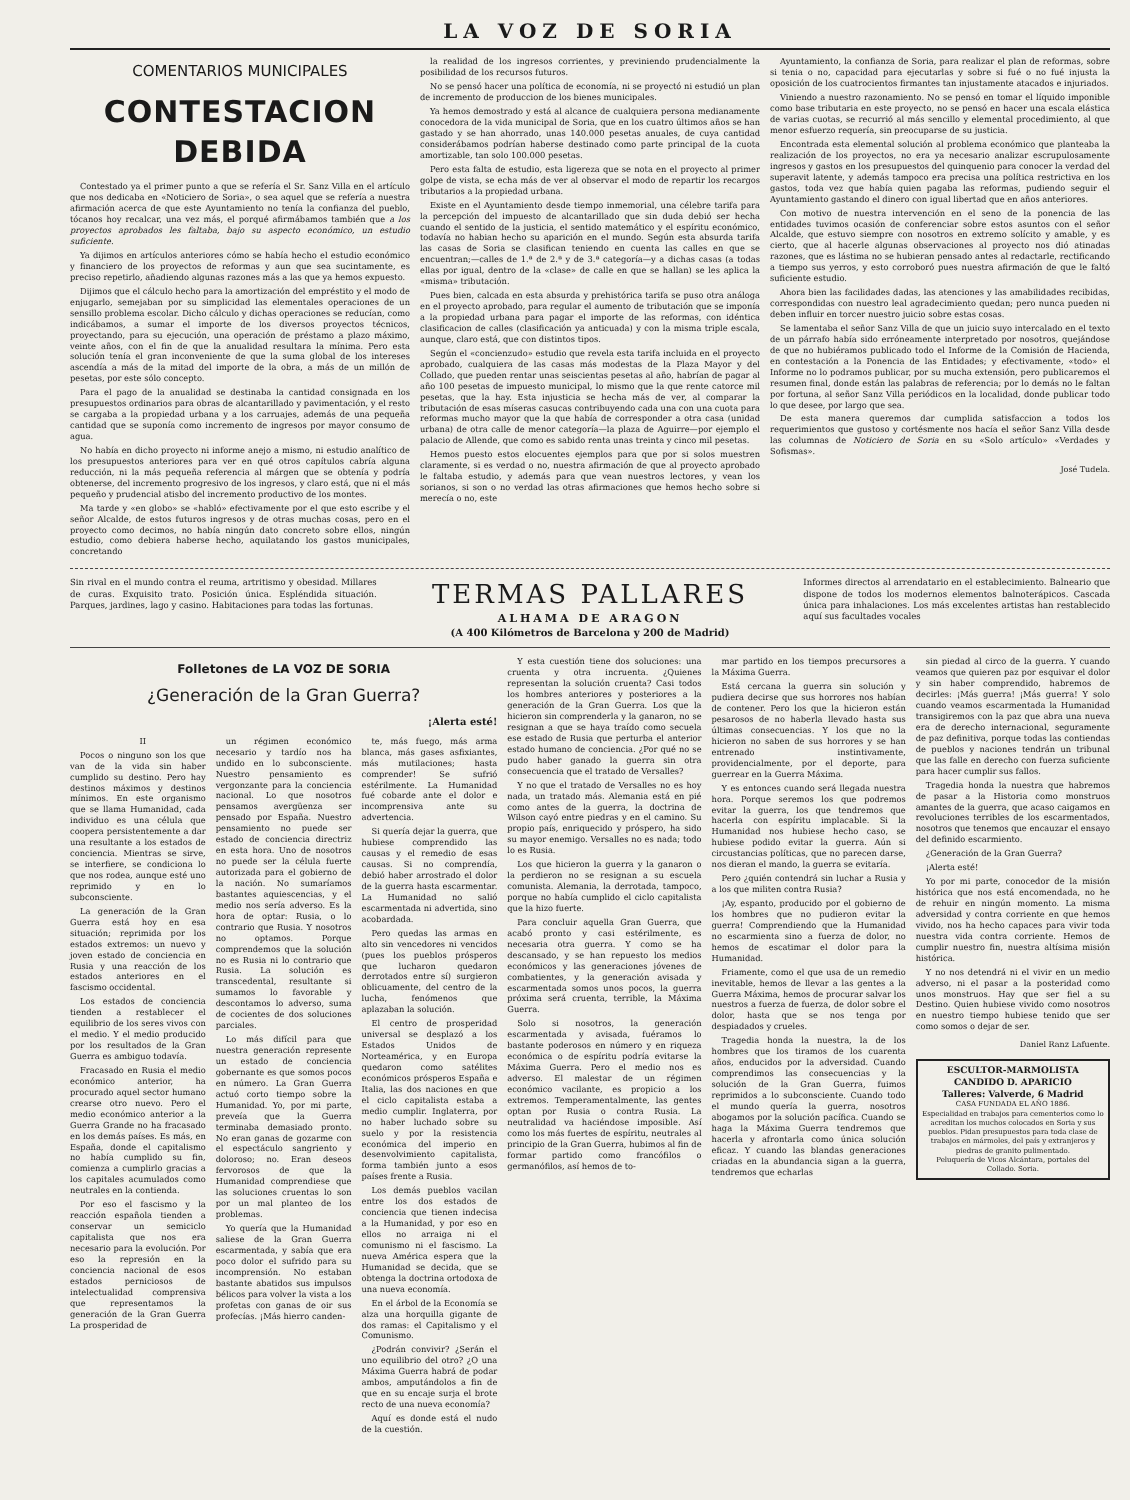LA VOZ DE SORIA
COMENTARIOS MUNICIPALES
CONTESTACION DEBIDA
Contestado ya el primer punto a que se refería el Sr. Sanz Villa en el artículo que nos dedicaba en «Noticiero de Soria», o sea aquel que se refería a nuestra afirmación acerca de que este Ayuntamiento no tenía la confianza del pueblo, tócanos hoy recalcar, una vez más, el porqué afirmábamos también que a los proyectos aprobados les faltaba, bajo su aspecto económico, un estudio suficiente.
Ya dijimos en artículos anteriores cómo se había hecho el estudio económico y financiero de los proyectos de reformas y aun que sea sucintamente, es preciso repetirlo, añadiendo algunas razones más a las que ya hemos expuesto.
Dijimos que el cálculo hecho para la amortización del empréstito y el modo de enjugarlo, semejaban por su simplicidad las elementales operaciones de un sensillo problema escolar. Dicho cálculo y dichas operaciones se reducían, como indicábamos, a sumar el importe de los diversos proyectos técnicos, proyectando, para su ejecución, una operación de préstamo a plazo máximo, veinte años, con el fin de que la anualidad resultara la mínima. Pero esta solución tenía el gran inconveniente de que la suma global de los intereses ascendía a más de la mitad del importe de la obra, a más de un millón de pesetas, por este sólo concepto.
Para el pago de la anualidad se destinaba la cantidad consignada en los presupuestos ordinarios para obras de alcantarillado y pavimentación, y el resto se cargaba a la propiedad urbana y a los carruajes, además de una pequeña cantidad que se suponía como incremento de ingresos por mayor consumo de agua.
No había en dicho proyecto ni informe anejo a mismo, ni estudio analítico de los presupuestos anteriores para ver en qué otros capítulos cabría alguna reducción, ni la más pequeña referencia al márgen que se obtenía y podría obtenerse, del incremento progresivo de los ingresos, y claro está, que ni el más pequeño y prudencial atisbo del incremento productivo de los montes.
Ma tarde y «en globo» se «habló» efectivamente por el que esto escribe y el señor Alcalde, de estos futuros ingresos y de otras muchas cosas, pero en el proyecto como decimos, no había ningún dato concreto sobre ellos, ningún estudio, como debiera haberse hecho, aquilatando los gastos municipales, concretando
la realidad de los ingresos corrientes, y previniendo prudencialmente la posibilidad de los recursos futuros.
No se pensó hacer una política de economía, ni se proyectó ni estudió un plan de incremento de produccion de los bienes municipales.
Ya hemos demostrado y está al alcance de cualquiera persona medianamente conocedora de la vida municipal de Soria, que en los cuatro últimos años se han gastado y se han ahorrado, unas 140.000 pesetas anuales, de cuya cantidad considerábamos podrían haberse destinado como parte principal de la cuota amortizable, tan solo 100.000 pesetas.
Pero esta falta de estudio, esta ligereza que se nota en el proyecto al primer golpe de vista, se echa más de ver al observar el modo de repartir los recargos tributarios a la propiedad urbana.
Existe en el Ayuntamiento desde tiempo inmemorial, una célebre tarifa para la percepción del impuesto de alcantarillado que sin duda debió ser hecha cuando el sentido de la justicia, el sentido matemático y el espíritu económico, todavía no habian hecho su aparición en el mundo. Según esta absurda tarifa las casas de Soria se clasifican teniendo en cuenta las calles en que se encuentran;—calles de 1.ª de 2.ª y de 3.ª categoría—y a dichas casas (a todas ellas por igual, dentro de la «clase» de calle en que se hallan) se les aplica la «misma» tributación.
Pues bien, calcada en esta absurda y prehistórica tarifa se puso otra análoga en el proyecto aprobado, para regular el aumento de tributación que se imponía a la propiedad urbana para pagar el importe de las reformas, con idéntica clasificacion de calles (clasificación ya anticuada) y con la misma triple escala, aunque, claro está, que con distintos tipos.
Según el «concienzudo» estudio que revela esta tarifa incluida en el proyecto aprobado, cualquiera de las casas más modestas de la Plaza Mayor y del Collado, que pueden rentar unas seiscientas pesetas al año, habrían de pagar al año 100 pesetas de impuesto municipal, lo mismo que la que rente catorce mil pesetas, que la hay. Esta injusticia se hecha más de ver, al comparar la tributación de esas míseras casucas contribuyendo cada una con una cuota para reformas mucho mayor que la que había de corresponder a otra casa (unidad urbana) de otra calle de menor categoría—la plaza de Aguirre—por ejemplo el palacio de Allende, que como es sabido renta unas treinta y cinco mil pesetas.
Hemos puesto estos elocuentes ejemplos para que por si solos muestren claramente, si es verdad o no, nuestra afirmación de que al proyecto aprobado le faltaba estudio, y además para que vean nuestros lectores, y vean los sorianos, si son o no verdad las otras afirmaciones que hemos hecho sobre si merecía o no, este
Ayuntamiento, la confianza de Soria, para realizar el plan de reformas, sobre si tenia o no, capacidad para ejecutarlas y sobre si fué o no fué injusta la oposición de los cuatrocientos firmantes tan injustamente atacados e injuriados.
Viniendo a nuestro razonamiento. No se pensó en tomar el líquido imponible como base tributaria en este proyecto, no se pensó en hacer una escala elástica de varias cuotas, se recurrió al más sencillo y elemental procedimiento, al que menor esfuerzo requería, sin preocuparse de su justicia.
Encontrada esta elemental solución al problema económico que planteaba la realización de los proyectos, no era ya necesario analizar escrupulosamente ingresos y gastos en los presupuestos del quinquenio para conocer la verdad del superavit latente, y además tampoco era precisa una política restrictiva en los gastos, toda vez que había quien pagaba las reformas, pudiendo seguir el Ayuntamiento gastando el dinero con igual libertad que en años anteriores.
Con motivo de nuestra intervención en el seno de la ponencia de las entidades tuvimos ocasión de conferenciar sobre estos asuntos con el señor Alcalde, que estuvo siempre con nosotros en extremo solícito y amable, y es cierto, que al hacerle algunas observaciones al proyecto nos dió atinadas razones, que es lástima no se hubieran pensado antes al redactarle, rectificando a tiempo sus yerros, y esto corroboró pues nuestra afirmación de que le faltó suficiente estudio.
Ahora bien las facilidades dadas, las atenciones y las amabilidades recibidas, correspondidas con nuestro leal agradecimiento quedan; pero nunca pueden ni deben influir en torcer nuestro juicio sobre estas cosas.
Se lamentaba el señor Sanz Villa de que un juicio suyo intercalado en el texto de un párrafo había sido erróneamente interpretado por nosotros, quejándose de que no hubiéramos publicado todo el Informe de la Comisión de Hacienda, en contestación a la Ponencia de las Entidades; y efectivamente, «todo» el Informe no lo podramos publicar, por su mucha extensión, pero publicaremos el resumen final, donde están las palabras de referencia; por lo demás no le faltan por fortuna, al señor Sanz Villa periódicos en la localidad, donde publicar todo lo que desee, por largo que sea.
De esta manera queremos dar cumplida satisfaccion a todos los requerimientos que gustoso y cortésmente nos hacía el señor Sanz Villa desde las columnas de Noticiero de Soria en su «Solo artículo» «Verdades y Sofismas».
José Tudela.
Sin rival en el mundo contra el reuma, artritismo y obesidad. Millares de curas. Exquisito trato. Posición única. Espléndida situación. Parques, jardines, lago y casino. Habitaciones para todas las fortunas.
TERMAS PALLARES
ALHAMA DE ARAGON
(A 400 Kilómetros de Barcelona y 200 de Madrid)
Informes directos al arrendatario en el establecimiento. Balneario que dispone de todos los modernos elementos balnoterápicos. Cascada única para inhalaciones. Los más excelentes artistas han restablecido aquí sus facultades vocales
Folletones de LA VOZ DE SORIA
¿Generación de la Gran Guerra?
¡Alerta esté!
II
Pocos o ninguno son los que van de la vida sin haber cumplido su destino. Pero hay destinos máximos y destinos mínimos. En este organismo que se llama Humanidad, cada individuo es una célula que coopera persistentemente a dar una resultante a los estados de conciencia. Mientras se sirve, se interfiere, se condiciona lo que nos rodea, aunque esté uno reprimido y en lo subconsciente.
La generación de la Gran Guerra está hoy en esa situación; reprimida por los estados extremos: un nuevo y joven estado de conciencia en Rusia y una reacción de los estados anteriores en el fascismo occidental.
Los estados de conciencia tienden a restablecer el equilibrio de los seres vivos con el medio. Y el medio producido por los resultados de la Gran Guerra es ambiguo todavía.
Fracasado en Rusia el medio económico anterior, ha procurado aquel sector humano crearse otro nuevo. Pero el medio económico anterior a la Guerra Grande no ha fracasado en los demás países. Es más, en España, donde el capitalismo no había cumplido su fin, comienza a cumplirlo gracias a los capitales acumulados como neutrales en la contienda.
Por eso el fascismo y la reacción española tienden a conservar un semiciclo capitalista que nos era necesario para la evolución. Por eso la represión en la conciencia nacional de esos estados perniciosos de intelectualidad comprensiva que representamos la generación de la Gran Guerra La prosperidad de
un régimen económico necesario y tardío nos ha undido en lo subconsciente. Nuestro pensamiento es vergonzante para la conciencia nacional. Lo que nosotros pensamos avergüenza ser pensado por España. Nuestro pensamiento no puede ser estado de conciencia directriz en esta hora. Uno de nosotros no puede ser la célula fuerte autorizada para el gobierno de la nación. No sumaríamos bastantes aquiescencias, y el medio nos sería adverso. Es la hora de optar: Rusia, o lo contrario que Rusia. Y nosotros no optamos. Porque comprendemos que la solución no es Rusia ni lo contrario que Rusia. La solución es transcedental, resultante si sumamos lo favorable y descontamos lo adverso, suma de cocientes de dos soluciones parciales.
Lo más difícil para que nuestra generación represente un estado de conciencia gobernante es que somos pocos en número. La Gran Guerra actuó corto tiempo sobre la Humanidad. Yo, por mi parte, preveía que la Guerra terminaba demasiado pronto. No eran ganas de gozarme con el espectáculo sangriento y doloroso; no. Eran deseos fervorosos de que la Humanidad comprendiese que las soluciones cruentas lo son por un mal planteo de los problemas.
Yo quería que la Humanidad saliese de la Gran Guerra escarmentada, y sabía que era poco dolor el sufrido para su incomprensión. No estaban bastante abatidos sus impulsos bélicos para volver la vista a los profetas con ganas de oir sus profecías. ¡Más hierro canden-
te, más fuego, más arma blanca, más gases asfixiantes, más mutilaciones; hasta comprender! Se sufrió estérilmente. La Humanidad fué cobarde ante el dolor e incomprensiva ante su advertencia.
Si quería dejar la guerra, que hubiese comprendido las causas y el remedio de esas causas. Si no comprendía, debió haber arrostrado el dolor de la guerra hasta escarmentar. La Humanidad no salió escarmentada ni advertida, sino acobardada.
Pero quedas las armas en alto sin vencedores ni vencidos (pues los pueblos prósperos que lucharon quedaron derrotados entre sí) surgieron oblicuamente, del centro de la lucha, fenómenos que aplazaban la solución.
El centro de prosperidad universal se desplazó a los Estados Unidos de Norteamérica, y en Europa quedaron como satélites económicos prósperos España e Italia, las dos naciones en que el ciclo capitalista estaba a medio cumplir. Inglaterra, por no haber luchado sobre su suelo y por la resistencia económica del imperio en desenvolvimiento capitalista, forma también junto a esos países frente a Rusia.
Los demás pueblos vacilan entre los dos estados de conciencia que tienen indecisa a la Humanidad, y por eso en ellos no arraiga ni el comunismo ni el fascismo. La nueva América espera que la Humanidad se decida, que se obtenga la doctrina ortodoxa de una nueva economía.
En el árbol de la Economía se alza una horquilla gigante de dos ramas: el Capitalismo y el Comunismo.
¿Podrán convivir? ¿Serán el uno equilibrio del otro? ¿O una Máxima Guerra habrá de podar ambos, amputándolos a fin de que en su encaje surja el brote recto de una nueva economía?
Aquí es donde está el nudo de la cuestión.
Y esta cuestión tiene dos soluciones: una cruenta y otra incruenta. ¿Quienes representan la solución cruenta? Casi todos los hombres anteriores y posteriores a la generación de la Gran Guerra. Los que la hicieron sin comprenderla y la ganaron, no se resignan a que se haya traído como secuela ese estado de Rusia que perturba el anterior estado humano de conciencia. ¿Por qué no se pudo haber ganado la guerra sin otra consecuencia que el tratado de Versalles?
Y no que el tratado de Versalles no es hoy nada, un tratado más. Alemania está en pié como antes de la guerra, la doctrina de Wilson cayó entre piedras y en el camino. Su propio país, enriquecido y próspero, ha sido su mayor enemigo. Versalles no es nada; todo lo es Rusia.
Los que hicieron la guerra y la ganaron o la perdieron no se resignan a su escuela comunista. Alemania, la derrotada, tampoco, porque no había cumplido el ciclo capitalista que la hizo fuerte.
Para concluir aquella Gran Guerra, que acabó pronto y casi estérilmente, es necesaria otra guerra. Y como se ha descansado, y se han repuesto los medios económicos y las generaciones jóvenes de combatientes, y la generación avisada y escarmentada somos unos pocos, la guerra próxima será cruenta, terrible, la Máxima Guerra.
Solo si nosotros, la generación escarmentada y avisada, fuéramos lo bastante poderosos en número y en riqueza económica o de espíritu podría evitarse la Máxima Guerra. Pero el medio nos es adverso. El malestar de un régimen económico vacilante, es propicio a los extremos. Temperamentalmente, las gentes optan por Rusia o contra Rusia. La neutralidad va haciéndose imposible. Así como los más fuertes de espíritu, neutrales al principio de la Gran Guerra, hubimos al fin de formar partido como francófilos o germanófilos, así hemos de to-
mar partido en los tiempos precursores a la Máxima Guerra.
Está cercana la guerra sin solución y pudiera decirse que sus horrores nos habían de contener. Pero los que la hicieron están pesarosos de no haberla llevado hasta sus últimas consecuencias. Y los que no la hicieron no saben de sus horrores y se han entrenado instintivamente, providencialmente, por el deporte, para guerrear en la Guerra Máxima.
Y es entonces cuando será llegada nuestra hora. Porque seremos los que podremos evitar la guerra, los que tendremos que hacerla con espíritu implacable. Si la Humanidad nos hubiese hecho caso, se hubiese podido evitar la guerra. Aún si circustancias políticas, que no parecen darse, nos dieran el mando, la guerra se evitaría.
Pero ¿quién contendrá sin luchar a Rusia y a los que militen contra Rusia?
¡Ay, espanto, producido por el gobierno de los hombres que no pudieron evitar la guerra! Comprendiendo que la Humanidad no escarmienta sino a fuerza de dolor, no hemos de escatimar el dolor para la Humanidad.
Friamente, como el que usa de un remedio inevitable, hemos de llevar a las gentes a la Guerra Máxima, hemos de procurar salvar los nuestros a fuerza de fuerza, de dolor sobre el dolor, hasta que se nos tenga por despiadados y crueles.
Tragedia honda la nuestra, la de los hombres que los tiramos de los cuarenta años, enducidos por la adversidad. Cuando comprendimos las consecuencias y la solución de la Gran Guerra, fuimos reprimidos a lo subconsciente. Cuando todo el mundo quería la guerra, nosotros abogamos por la solución pacífica. Cuando se haga la Máxima Guerra tendremos que hacerla y afrontarla como única solución eficaz. Y cuando las blandas generaciones criadas en la abundancia sigan a la guerra, tendremos que echarlas
sin piedad al circo de la guerra. Y cuando veamos que quieren paz por esquivar el dolor y sin haber comprendido, habremos de decirles: ¡Más guerra! ¡Más guerra! Y solo cuando veamos escarmentada la Humanidad transigiremos con la paz que abra una nueva era de derecho internacional, seguramente de paz definitiva, porque todas las contiendas de pueblos y naciones tendrán un tribunal que las falle en derecho con fuerza suficiente para hacer cumplir sus fallos.
Tragedia honda la nuestra que habremos de pasar a la Historia como monstruos amantes de la guerra, que acaso caigamos en revoluciones terribles de los escarmentados, nosotros que tenemos que encauzar el ensayo del definido escarmiento.
¿Generación de la Gran Guerra?
¡Alerta esté!
Yo por mi parte, conocedor de la misión histórica que nos está encomendada, no he de rehuir en ningún momento. La misma adversidad y contra corriente en que hemos vivido, nos ha hecho capaces para vivir toda nuestra vida contra corriente. Hemos de cumplir nuestro fin, nuestra altísima misión histórica.
Y no nos detendrá ni el vivir en un medio adverso, ni el pasar a la posteridad como unos monstruos. Hay que ser fiel a su Destino. Quien hubiese vivido como nosotros en nuestro tiempo hubiese tenido que ser como somos o dejar de ser.
Daniel Ranz Lafuente.
ESCULTOR-MARMOLISTA
CANDIDO D. APARICIO
Talleres: Valverde, 6 Madrid
CASA FUNDADA EL AÑO 1886.
Especialidad en trabajos para cementerios como lo acreditan los muchos colocados en Soria y sus pueblos. Pidan presupuestos para toda clase de trabajos en mármoles, del país y extranjeros y piedras de granito pulimentado.
Peluquería de Vicos Alcántara, portales del Collado. Soria.